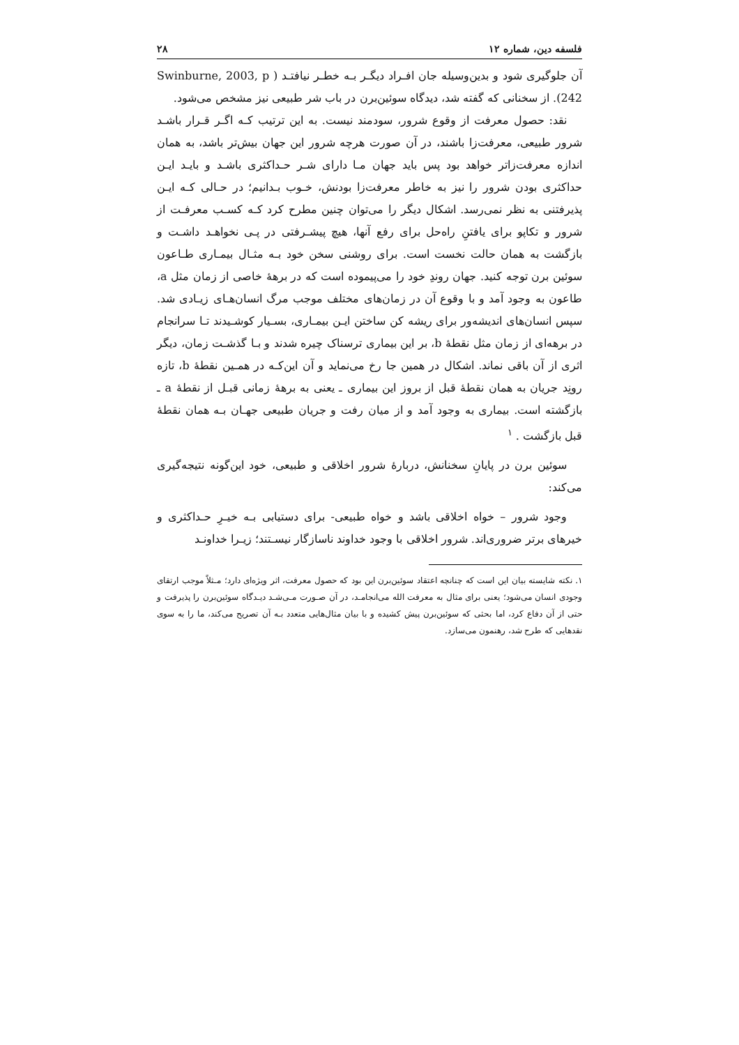فلسفه دین، شماره ۱۲ ۲۸
آن جلوگیری شود و بدین‌وسیله جان افـراد دیگـر بـه خطـر نیافتـد ( Swinburne, 2003, p 242). از سخنانی که گفته شد، دیدگاه سوئین‌برن در باب شر طبیعی نیز مشخص می‌شود.
نقد: حصول معرفت از وقوع شرور، سودمند نیست. به این ترتیب کـه اگـر قـرار باشـد شرور طبیعی، معرفت‌زا باشند، در آن صورت هرچه شرور این جهان بیش‌تر باشد، به همان اندازه معرفت‌زاتر خواهد بود پس باید جهان مـا دارای شـر حـداکثری باشـد و بایـد ایـن حداکثری بودن شرور را نیز به خاطر معرفت‌زا بودنش، خـوب بـدانیم؛ در حـالی کـه ایـن پذیرفتنی به نظر نمی‌رسد. اشکال دیگر را می‌توان چنین مطرح کرد کـه کسـب معرفـت از شرور و تکاپو برای یافتنِ راه‌حل برای رفع آنها، هیچ پیشـرفتی در پـی نخواهـد داشـت و بازگشت به همان حالت نخست است. برای روشنی سخن خود بـه مثـال بیمـاری طـاعون سوئین برن توجه کنید. جهان روندِ خود را می‌پیموده است که در برههٔ خاصی از زمان مثل a، طاعون به وجود آمد و با وقوع آن در زمان‌های مختلف موجب مرگ انسان‌هـای زیـادی شد. سپس انسان‌های اندیشه‌ور برای ریشه کن ساختن ایـن بیمـاری، بسـیار کوشـیدند تـا سرانجام در برهه‌ای از زمان مثل نقطهٔ b، بر این بیماری ترسناک چیره شدند و بـا گذشـت زمان، دیگر اثری از آن باقی نماند. اشکال در همین جا رخ می‌نماید و آن این‌کـه در همـین نقطهٔ b، تازه رونِد جریان به همان نقطهٔ قبل از بروز این بیماری ـ یعنی به برههٔ زمانی قبـل از نقطهٔ a ـ بازگشته است. بیماری به وجود آمد و از میان رفت و جریان طبیعی جهـان بـه همان نقطهٔ قبل بازگشت . <sup>۱</sup>
سوئین برن در پایانِ سخنانش، دربارهٔ شرور اخلاقی و طبیعی، خود این‌گونه نتیجه‌گیری می‌کند:
وجود شرور – خواه اخلاقی باشد و خواه طبیعی- برای دستیابی بـه خیـرِ حـداکثری و خیرهای برتر ضروری‌اند. شرور اخلاقی با وجود خداوند ناسازگار نیسـتند؛ زیـرا خداونـد
۱. نکته شایسته بیان این است که چنانچه اعتقاد سوئین‌برن این بود که حصول معرفت، اثر ویژه‌ای دارد؛ مـثلاً موجب ارتقای وجودی انسان می‌شود؛ یعنی برای مثال به معرفت الله می‌انجامـد، در آن صـورت مـی‌شـد دیـدگاه سوئین‌برن را پذیرفت و حتی از آن دفاع کرد، اما بحثی که سوئین‌برن پیش کشیده و با بیان مثال‌هایی متعدد بـه آن تصریح می‌کند، ما را به سوی نقدهایی که طرح شد، رهنمون می‌سازد.